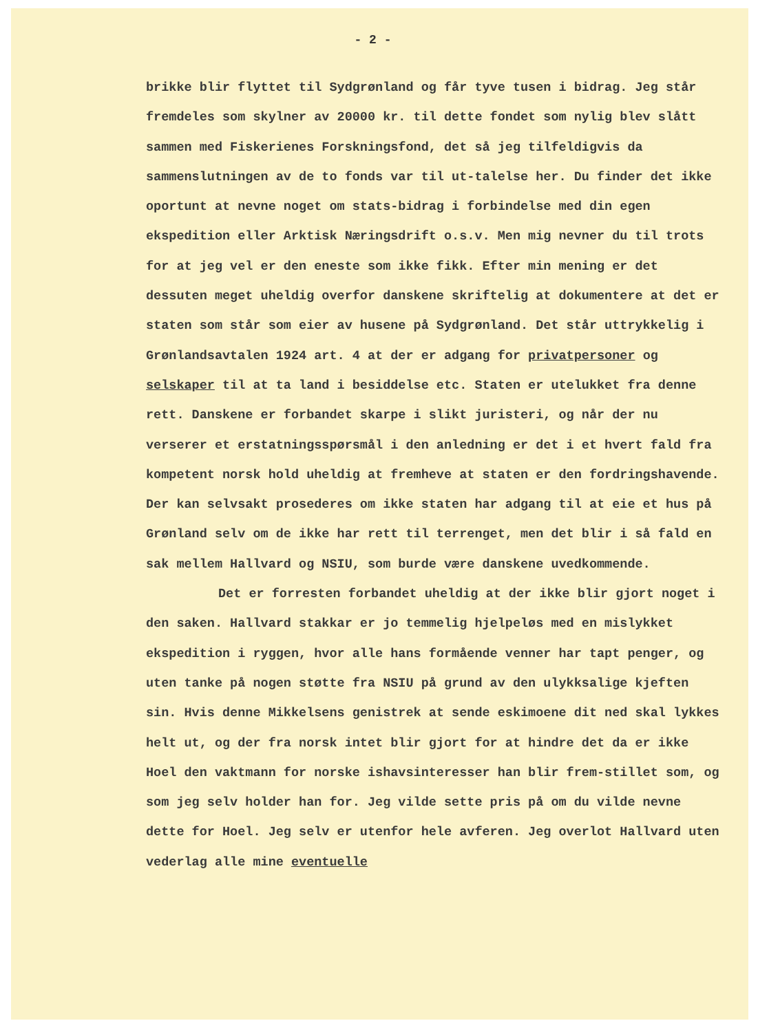- 2 -
brikke blir flyttet til Sydgrønland og får tyve tusen i bidrag. Jeg står fremdeles som skylner av 20000 kr. til dette fondet som nylig blev slått sammen med Fiskerienes Forskningsfond, det så jeg tilfeldigvis da sammenslutningen av de to fonds var til ut-talelse her. Du finder det ikke oportunt at nevne noget om stats-bidrag i forbindelse med din egen ekspedition eller Arktisk Næringsdrift o.s.v. Men mig nevner du til trots for at jeg vel er den eneste som ikke fikk. Efter min mening er det dessuten meget uheldig overfor danskene skriftelig at dokumentere at det er staten som står som eier av husene på Sydgrønland. Det står uttrykkelig i Grønlandsavtalen 1924 art. 4 at der er adgang for privatpersoner og selskaper til at ta land i besiddelse etc. Staten er utelukket fra denne rett. Danskene er forbandet skarpe i slikt juristeri, og når der nu verserer et erstatningsspørsmål i den anledning er det i et hvert fald fra kompetent norsk hold uheldig at fremheve at staten er den fordringshavende. Der kan selvsakt prosederes om ikke staten har adgang til at eie et hus på Grønland selv om de ikke har rett til terrenget, men det blir i så fald en sak mellem Hallvard og NSIU, som burde være danskene uvedkommende.
Det er forresten forbandet uheldig at der ikke blir gjort noget i den saken. Hallvard stakkar er jo temmelig hjelpeløs med en mislykket ekspedition i ryggen, hvor alle hans formående venner har tapt penger, og uten tanke på nogen støtte fra NSIU på grund av den ulykksalige kjeften sin. Hvis denne Mikkelsens genistrek at sende eskimoene dit ned skal lykkes helt ut, og der fra norsk intet blir gjort for at hindre det da er ikke Hoel den vaktmann for norske ishavsinteresser han blir frem-stillet som, og som jeg selv holder han for. Jeg vilde sette pris på om du vilde nevne dette for Hoel. Jeg selv er utenfor hele avferen. Jeg overlot Hallvard uten vederlag alle mine eventuelle